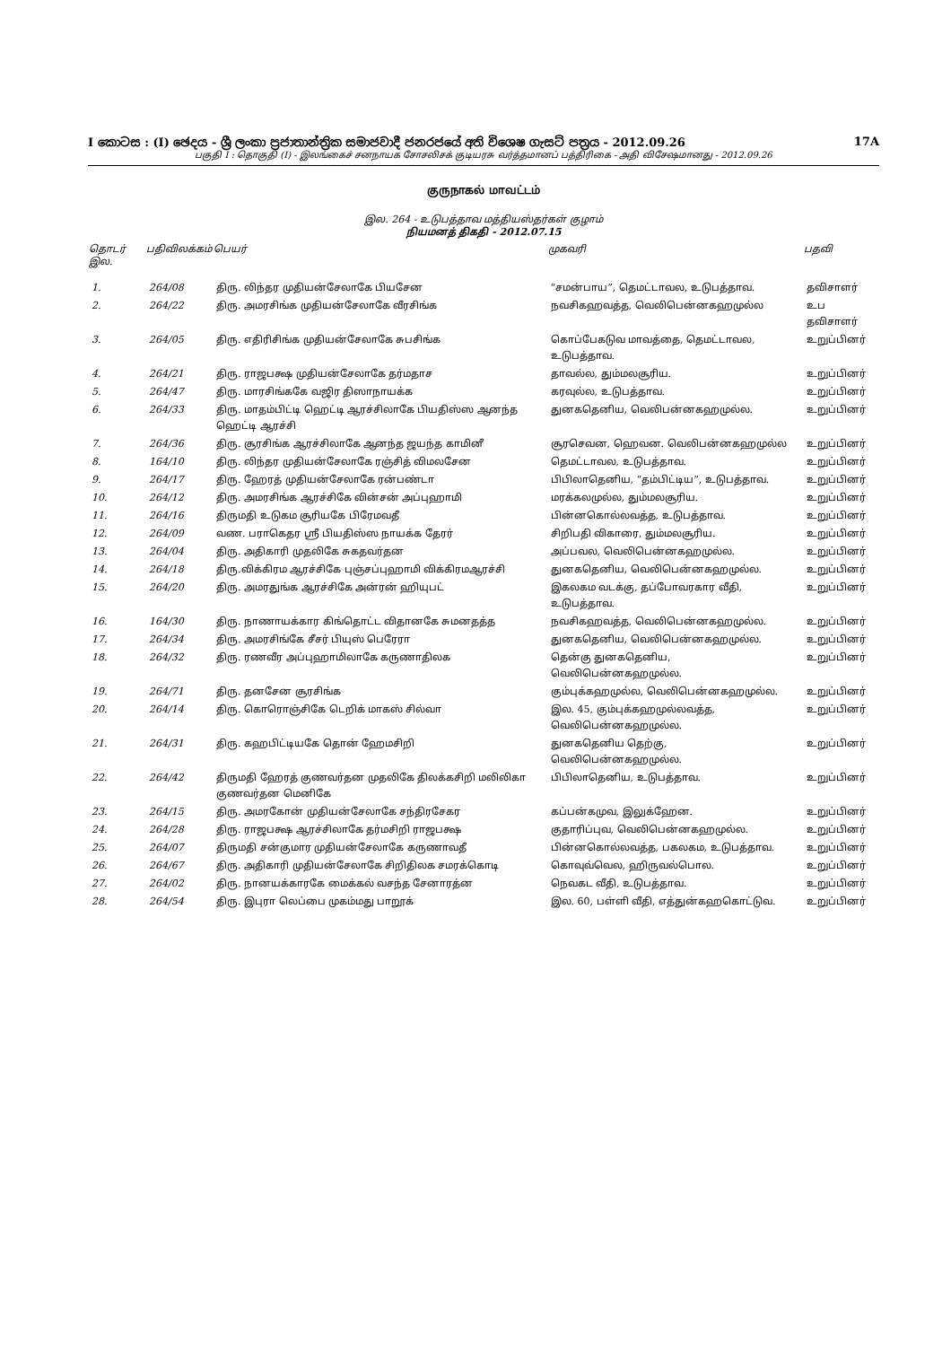I කොටස : (I) ඡෙදය - ශ්‍රී ලංකා ප්‍රජාතාන්ත්‍රික සමාජවාදී ජනරජයේ අති විශෙෂ ගැසට් පත්‍රය - 2012.09.26 17A
பகுதி I : தொகுதி (I) - இலங்கைச் சனநாயக சோசலிசக் குடியரசு வர்த்தமானப் பத்திரிகை - அதி விசேஷமானது - 2012.09.26
குருநாகல் மாவட்டம்
இல. 264 - உடுபத்தாவ மத்தியஸ்தர்கள் குழாம்
நியமனத் திகதி - 2012.07.15
| தொடர் இல. | பதிவிலக்கம் | பெயர் | முகவரி | பதவி |
| --- | --- | --- | --- | --- |
| 1. | 264/08 | திரு. லிந்தர முதியன்சேலாகே பியசேன | “சமன்பாய”, தெமட்டாவல, உடுபத்தாவ. | தவிசாளர் |
| 2. | 264/22 | திரு. அமரசிங்க முதியன்சேலாகே வீரசிங்க | நவசிகஹவத்த, வெலிபென்னகஹமுல்ல | உப தவிசாளர் |
| 3. | 264/05 | திரு. எதிரிசிங்க முதியன்சேலாகே சுபசிங்க | கொப்பேகடுவ மாவத்தை, தெமட்டாவல, உடுபத்தாவ. | உறுப்பினர் |
| 4. | 264/21 | திரு. ராஜபக்ஷ முதியன்சேலாகே தர்மதாச | தாவல்ல, தும்மலசூரிய. | உறுப்பினர் |
| 5. | 264/47 | திரு. மாரசிங்ககே வஜிர திஸாநாயக்க | கரவுல்ல, உடுபத்தாவ. | உறுப்பினர் |
| 6. | 264/33 | திரு. மாதம்பிட்டி ஹெட்டி ஆரச்சிலாகே பியதிஸ்ஸ ஆனந்த ஹெட்டி ஆரச்சி | துனகதெனிய, வெலிபன்னகஹமுல்ல. | உறுப்பினர் |
| 7. | 264/36 | திரு. சூரசிங்க ஆரச்சிலாகே ஆனந்த ஜயந்த காமினீ | சூரசெவன, ஹெவன. வெலிபன்னகஹமுல்ல | உறுப்பினர் |
| 8. | 164/10 | திரு. லிந்தர முதியன்சேலாகே ரஞ்சித் விமலசேன | தெமட்டாவல, உடுபத்தாவ. | உறுப்பினர் |
| 9. | 264/17 | திரு. ஹேரத் முதியன்சேலாகே ரன்பண்டா | பிபிலாதெனிய, “தம்பிட்டிய”, உடுபத்தாவ. | உறுப்பினர் |
| 10. | 264/12 | திரு. அமரசிங்க ஆரச்சிகே வின்சன் அப்புஹாமி | மரக்கலமுல்ல, தும்மலசூரிய. | உறுப்பினர் |
| 11. | 264/16 | திருமதி உடுகம சூரியகே பிரேமவதீ | பின்னகொல்லவத்த, உடுபத்தாவ. | உறுப்பினர் |
| 12. | 264/09 | வண. பராகெதர ஸ்ரீ பியதிஸ்ஸ நாயக்க தேரர் | சிறிபதி விகாரை, தும்மலசூரிய. | உறுப்பினர் |
| 13. | 264/04 | திரு. அதிகாரி முதலிகே சுகதவர்தன | அப்பவல, வெலிபென்னகஹமுல்ல. | உறுப்பினர் |
| 14. | 264/18 | திரு.விக்கிரம ஆரச்சிகே புஞ்சப்புஹாமி விக்கிரமஆரச்சி | துனகதெனிய, வெலிபென்னகஹமுல்ல. | உறுப்பினர் |
| 15. | 264/20 | திரு. அமரதுங்க ஆரச்சிகே அன்ரன் ஹியுபட் | இகலகம வடக்கு, தப்போவரகார வீதி, உடுபத்தாவ. | உறுப்பினர் |
| 16. | 164/30 | திரு. நாணாயக்கார கிங்தொட்ட விதானகே சுமனதத்த | நவசிகஹவத்த, வெலிபென்னகஹமுல்ல. | உறுப்பினர் |
| 17. | 264/34 | திரு. அமரசிங்கே சீசர் பியுஸ் பெரேரா | துனகதெனிய, வெலிபென்னகஹமுல்ல. | உறுப்பினர் |
| 18. | 264/32 | திரு. ரணவீர அப்புஹாமிலாகே கருணாதிலக | தென்கு துனகதெனிய, வெலிபென்னகஹமுல்ல. | உறுப்பினர் |
| 19. | 264/71 | திரு. தனசேன சூரசிங்க | கும்புக்கஹமுல்ல, வெலிபென்னகஹமுல்ல. | உறுப்பினர் |
| 20. | 264/14 | திரு. கொரொஞ்சிகே டெறிக் மாகஸ் சில்வா | இல. 45, கும்புக்கஹமுல்லவத்த, வெலிபென்னகஹமுல்ல. | உறுப்பினர் |
| 21. | 264/31 | திரு. கஹபிட்டியகே தொன் ஹேமசிறி | துனகதெனிய தெற்கு, வெலிபென்னகஹமுல்ல. | உறுப்பினர் |
| 22. | 264/42 | திருமதி ஹேரத் குணவர்தன முதலிகே திலக்கசிறி மலிலிகா குணவர்தன மெனிகே | பிபிலாதெனிய, உடுபத்தாவ. | உறுப்பினர் |
| 23. | 264/15 | திரு. அமரகோன் முதியன்சேலாகே சந்திரசேகர | கப்பன்கமுவ, இலுக்ஹேன. | உறுப்பினர் |
| 24. | 264/28 | திரு. ராஜபக்ஷ ஆரச்சிலாகே தர்மசிறி ராஜபக்ஷ | குதாரிப்புவ, வெலிபென்னகஹமுல்ல. | உறுப்பினர் |
| 25. | 264/07 | திருமதி சன்குமார முதியன்சேலாகே கருணாவதீ | பின்னகொல்லவத்த, பகலகம, உடுபத்தாவ. | உறுப்பினர் |
| 26. | 264/67 | திரு. அதிகாரி முதியன்சேலாகே சிறிதிலக சமரக்கொடி | கொவுவ்வெல, ஹிருவல்பொல. | உறுப்பினர் |
| 27. | 264/02 | திரு. நானயக்காரகே மைக்கல் வசந்த சேனாரத்ன | நெவகட வீதி, உடுபத்தாவ. | உறுப்பினர் |
| 28. | 264/54 | திரு. இபுரா லெப்பை முகம்மது பாறூக் | இல. 60, பள்ளி வீதி, எத்துன்கஹகொட்டுவ. | உறுப்பினர் |